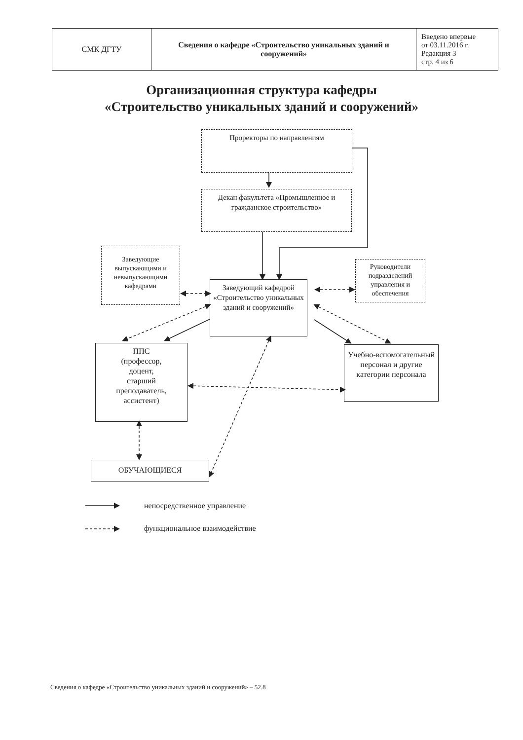| СМК ДГТУ | Сведения о кафедре «Строительство уникальных зданий и сооружений» | Введено впервые от 03.11.2016 г. Редакция 3 стр. 4 из 6 |
Организационная структура кафедры
«Строительство уникальных зданий и сооружений»
Проректоры по направлениям
Декан факультета «Промышленное и гражданское строительство»
Заведующие выпускающими и невыпускающими кафедрами
Заведующий кафедрой «Строительство уникальных зданий и сооружений»
Руководители подразделений управления и обеспечения
ППС
(профессор,
доцент,
старший
преподаватель,
ассистент)
Учебно-вспомогательный персонал и другие категории персонала
ОБУЧАЮЩИЕСЯ
непосредственное управление
функциональное взаимодействие
Сведения о кафедре «Строительство уникальных зданий и сооружений» – 52.8